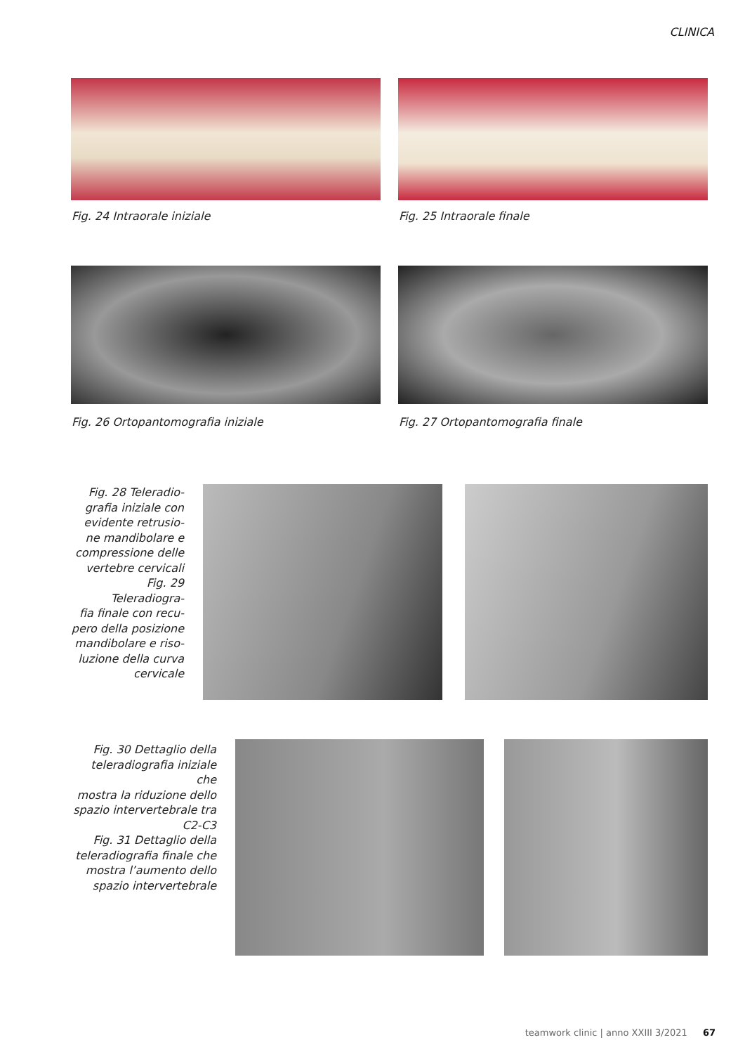CLINICA
Fig. 24 Intraorale iniziale Fig. 25 Intraorale finale
Fig. 26 Ortopantomografia iniziale
Fig. 27 Ortopantomografia finale
Fig. 28 Teleradio-
grafia iniziale con
evidente retrusio-
ne mandibolare e
compressione delle
vertebre cervicali
Fig. 29 Teleradiogra-
fia finale con recu-
pero della posizione
mandibolare e riso-
luzione della curva
cervicale
Fig. 30 Dettaglio della
teleradiografia iniziale che
mostra la riduzione dello
spazio intervertebrale tra
C2-C3
Fig. 31 Dettaglio della
teleradiografia finale che
mostra l’aumento dello
spazio intervertebrale
teamwork clinic | anno XXIII 3/2021 67